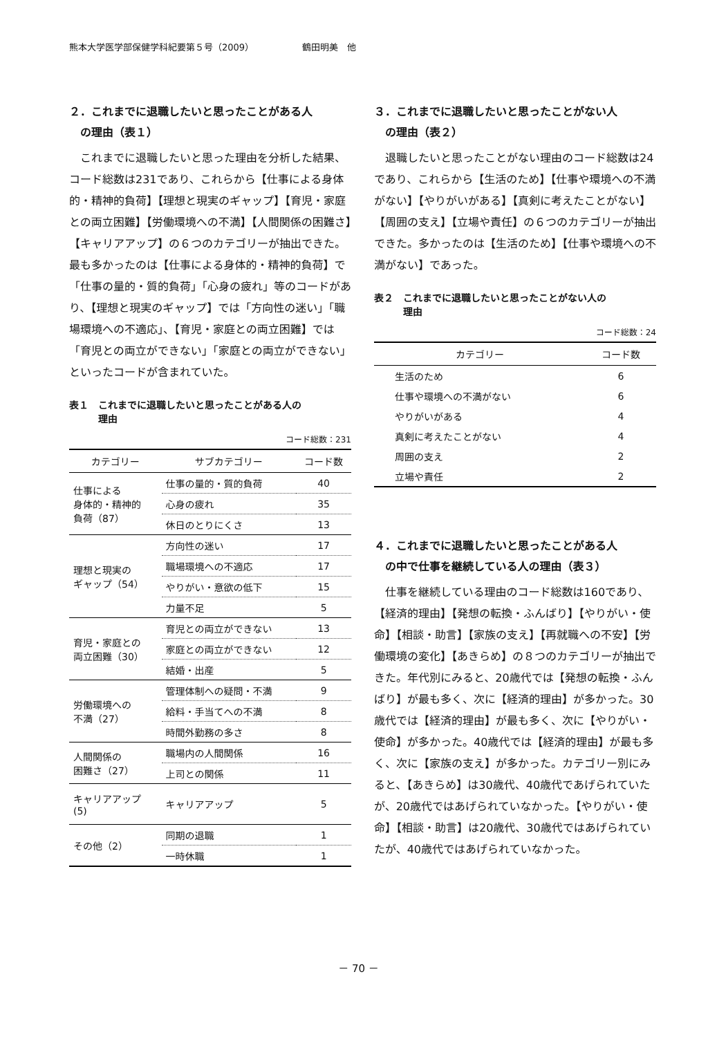熊本大学医学部保健学科紀要第５号（2009） 鶴田明美　他
２．これまでに退職したいと思ったことがある人
　の理由（表１）
これまでに退職したいと思った理由を分析した結果、コード総数は231であり、これらから【仕事による身体的・精神的負荷】【理想と現実のギャップ】【育児・家庭との両立困難】【労働環境への不満】【人間関係の困難さ】【キャリアアップ】の６つのカテゴリーが抽出できた。最も多かったのは【仕事による身体的・精神的負荷】で「仕事の量的・質的負荷」「心身の疲れ」等のコードがあり、【理想と現実のギャップ】では「方向性の迷い」「職場環境への不適応」、【育児・家庭との両立困難】では「育児との両立ができない」「家庭との両立ができない」といったコードが含まれていた。
表１　これまでに退職したいと思ったことがある人の
　　　理由
コード総数：231
| カテゴリー | サブカテゴリー | コード数 |
| --- | --- | --- |
| 仕事による 身体的・精神的 負荷（87） | 仕事の量的・質的負荷 | 40 |
| | 心身の疲れ | 35 |
| | 休日のとりにくさ | 13 |
| 理想と現実の ギャップ（54） | 方向性の迷い | 17 |
| | 職場環境への不適応 | 17 |
| | やりがい・意欲の低下 | 15 |
| | 力量不足 | 5 |
| 育児・家庭との 両立困難（30） | 育児との両立ができない | 13 |
| | 家庭との両立ができない | 12 |
| | 結婚・出産 | 5 |
| 労働環境への 不満（27） | 管理体制への疑問・不満 | 9 |
| | 給料・手当てへの不満 | 8 |
| | 時間外勤務の多さ | 8 |
| 人間関係の 困難さ（27） | 職場内の人間関係 | 16 |
| | 上司との関係 | 11 |
| キャリアアップ (5) | キャリアアップ | 5 |
| その他（2） | 同期の退職 | 1 |
| | 一時休職 | 1 |
３．これまでに退職したいと思ったことがない人
　の理由（表２）
退職したいと思ったことがない理由のコード総数は24であり、これらから【生活のため】【仕事や環境への不満がない】【やりがいがある】【真剣に考えたことがない】【周囲の支え】【立場や責任】の６つのカテゴリーが抽出できた。多かったのは【生活のため】【仕事や環境への不満がない】であった。
表２　これまでに退職したいと思ったことがない人の
　　　理由
コード総数：24
| カテゴリー | コード数 |
| --- | --- |
| 生活のため | 6 |
| 仕事や環境への不満がない | 6 |
| やりがいがある | 4 |
| 真剣に考えたことがない | 4 |
| 周囲の支え | 2 |
| 立場や責任 | 2 |
４．これまでに退職したいと思ったことがある人
　の中で仕事を継続している人の理由（表３）
仕事を継続している理由のコード総数は160であり、【経済的理由】【発想の転換・ふんばり】【やりがい・使命】【相談・助言】【家族の支え】【再就職への不安】【労働環境の変化】【あきらめ】の８つのカテゴリーが抽出できた。年代別にみると、20歳代では【発想の転換・ふんばり】が最も多く、次に【経済的理由】が多かった。30歳代では【経済的理由】が最も多く、次に【やりがい・使命】が多かった。40歳代では【経済的理由】が最も多く、次に【家族の支え】が多かった。カテゴリー別にみると、【あきらめ】は30歳代、40歳代であげられていたが、20歳代ではあげられていなかった。【やりがい・使命】【相談・助言】は20歳代、30歳代ではあげられていたが、40歳代ではあげられていなかった。
－ 70 －